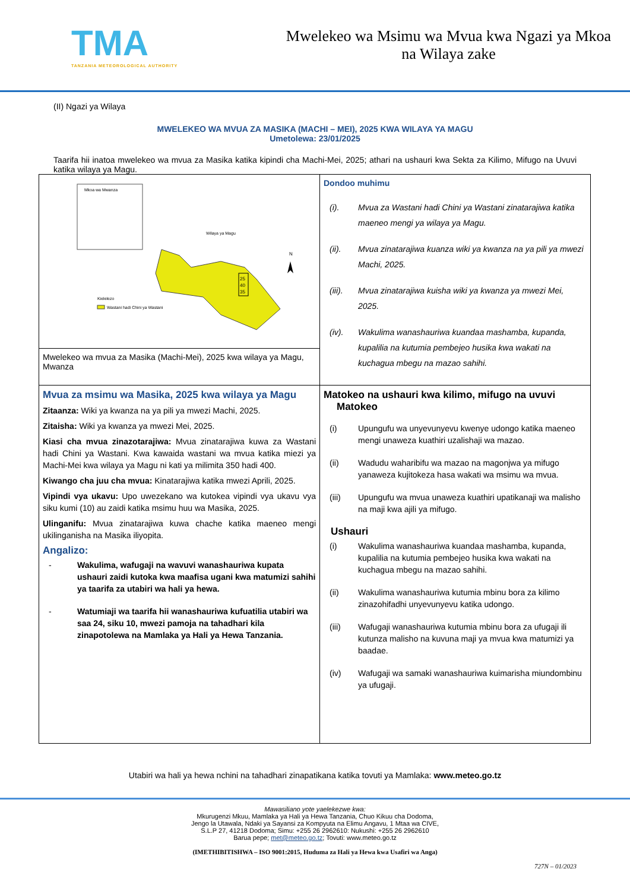TMA
TANZANIA METEOROLOGICAL AUTHORITY
Mwelekeo wa Msimu wa Mvua kwa Ngazi ya Mkoa
na Wilaya zake
(II) Ngazi ya Wilaya
MWELEKEO WA MVUA ZA MASIKA (MACHI – MEI), 2025 KWA WILAYA YA MAGU
Umetolewa: 23/01/2025
Taarifa hii inatoa mwelekeo wa mvua za Masika katika kipindi cha Machi-Mei, 2025; athari na ushauri kwa Sekta za Kilimo, Mifugo na Uvuvi katika wilaya ya Magu.
| Mkoa wa Mwanza Wilaya ya Magu N Kielelezo Wastani hadi Chini ya Wastani 25 40 35 | Dondoo muhimu (i). Mvua za Wastani hadi Chini ya Wastani zinatarajiwa katika maeneo mengi ya wilaya ya Magu. (ii). Mvua zinatarajiwa kuanza wiki ya kwanza na ya pili ya mwezi Machi, 2025. (iii). Mvua zinatarajiwa kuisha wiki ya kwanza ya mwezi Mei, 2025. (iv). Wakulima wanashauriwa kuandaa mashamba, kupanda, kupalilia na kutumia pembejeo husika kwa wakati na kuchagua mbegu na mazao sahihi. |
| Mwelekeo wa mvua za Masika (Machi-Mei), 2025 kwa wilaya ya Magu, Mwanza | |
| Mvua za msimu wa Masika, 2025 kwa wilaya ya Magu Zitaanza: Wiki ya kwanza na ya pili ya mwezi Machi, 2025. Zitaisha: Wiki ya kwanza ya mwezi Mei, 2025. Kiasi cha mvua zinazotarajiwa: Mvua zinatarajiwa kuwa za Wastani hadi Chini ya Wastani. Kwa kawaida wastani wa mvua katika miezi ya Machi-Mei kwa wilaya ya Magu ni kati ya milimita 350 hadi 400. Kiwango cha juu cha mvua: Kinatarajiwa katika mwezi Aprili, 2025. Vipindi vya ukavu: Upo uwezekano wa kutokea vipindi vya ukavu vya siku kumi (10) au zaidi katika msimu huu wa Masika, 2025. Ulinganifu: Mvua zinatarajiwa kuwa chache katika maeneo mengi ukilinganisha na Masika iliyopita. Angalizo: - Wakulima, wafugaji na wavuvi wanashauriwa kupata ushauri zaidi kutoka kwa maafisa ugani kwa matumizi sahihi ya taarifa za utabiri wa hali ya hewa. - Watumiaji wa taarifa hii wanashauriwa kufuatilia utabiri wa saa 24, siku 10, mwezi pamoja na tahadhari kila zinapotolewa na Mamlaka ya Hali ya Hewa Tanzania. | Matokeo na ushauri kwa kilimo, mifugo na uvuvi Matokeo (i) Upungufu wa unyevunyevu kwenye udongo katika maeneo mengi unaweza kuathiri uzalishaji wa mazao. (ii) Wadudu waharibifu wa mazao na magonjwa ya mifugo yanaweza kujitokeza hasa wakati wa msimu wa mvua. (iii) Upungufu wa mvua unaweza kuathiri upatikanaji wa malisho na maji kwa ajili ya mifugo. Ushauri (i) Wakulima wanashauriwa kuandaa mashamba, kupanda, kupalilia na kutumia pembejeo husika kwa wakati na kuchagua mbegu na mazao sahihi. (ii) Wakulima wanashauriwa kutumia mbinu bora za kilimo zinazohifadhi unyevunyevu katika udongo. (iii) Wafugaji wanashauriwa kutumia mbinu bora za ufugaji ili kutunza malisho na kuvuna maji ya mvua kwa matumizi ya baadae. (iv) Wafugaji wa samaki wanashauriwa kuimarisha miundombinu ya ufugaji. |
Utabiri wa hali ya hewa nchini na tahadhari zinapatikana katika tovuti ya Mamlaka: www.meteo.go.tz
Mawasiliano yote yaelekezwe kwa:
Mkurugenzi Mkuu, Mamlaka ya Hali ya Hewa Tanzania, Chuo Kikuu cha Dodoma,
Jengo la Utawala, Ndaki ya Sayansi za Kompyuta na Elimu Angavu, 1 Mtaa wa CIVE,
S.L.P 27, 41218 Dodoma; Simu: +255 26 2962610: Nukushi: +255 26 2962610
Barua pepe; met@meteo.go.tz; Tovuti: www.meteo.go.tz
(IMETHIBITISHWA – ISO 9001:2015, Huduma za Hali ya Hewa kwa Usafiri wa Anga)
727N – 01/2023